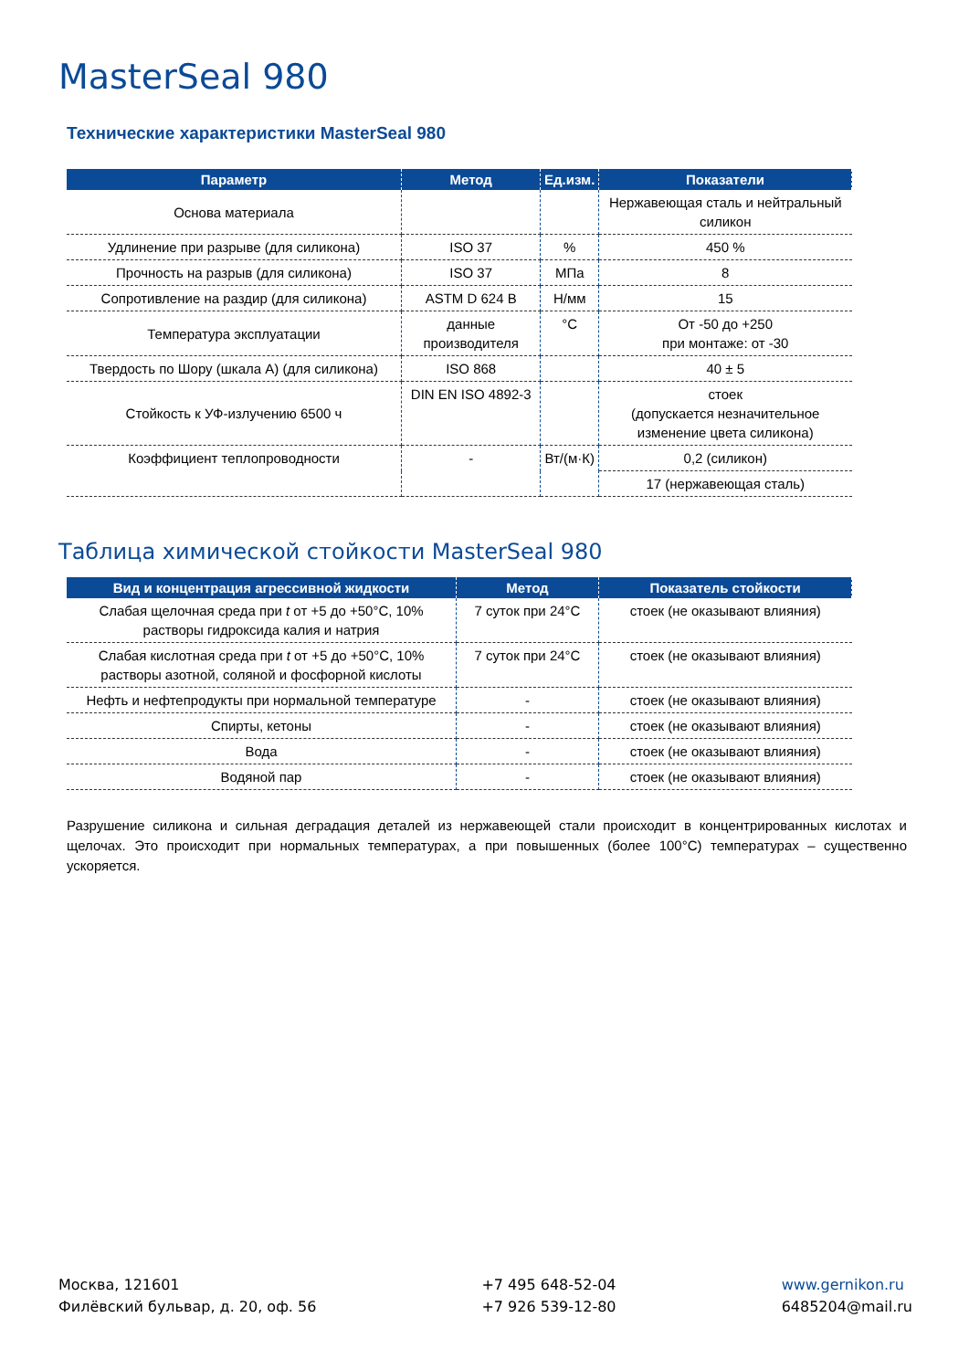MasterSeal 980
Технические характеристики MasterSeal 980
| Параметр | Метод | Ед.изм. | Показатели |
| --- | --- | --- | --- |
| Основа материала | | | Нержавеющая сталь и нейтральный силикон |
| Удлинение при разрыве (для силикона) | ISO 37 | % | 450 % |
| Прочность на разрыв (для силикона) | ISO 37 | МПа | 8 |
| Сопротивление на раздир (для силикона) | ASTM D 624 B | Н/мм | 15 |
| Температура эксплуатации | данные производителя | °C | От -50 до +250 при монтаже: от -30 |
| Твердость по Шору (шкала А) (для силикона) | ISO 868 | | 40 ± 5 |
| Стойкость к УФ-излучению 6500 ч | DIN EN ISO 4892-3 | | стоек (допускается незначительное изменение цвета силикона) |
| Коэффициент теплопроводности | - | Вт/(м·К) | 0,2 (силикон) |
| | | | 17 (нержавеющая сталь) |
Таблица химической стойкости MasterSeal 980
| Вид и концентрация агрессивной жидкости | Метод | Показатель стойкости |
| --- | --- | --- |
| Слабая щелочная среда при t от +5 до +50°C, 10% растворы гидроксида калия и натрия | 7 суток при 24°C | стоек (не оказывают влияния) |
| Слабая кислотная среда при t от +5 до +50°C, 10% растворы азотной, соляной и фосфорной кислоты | 7 суток при 24°C | стоек (не оказывают влияния) |
| Нефть и нефтепродукты при нормальной температуре | - | стоек (не оказывают влияния) |
| Спирты, кетоны | - | стоек (не оказывают влияния) |
| Вода | - | стоек (не оказывают влияния) |
| Водяной пар | - | стоек (не оказывают влияния) |
Разрушение силикона и сильная деградация деталей из нержавеющей стали происходит в концентрированных кислотах и щелочах. Это происходит при нормальных температурах, а при повышенных (более 100°C) температурах – существенно ускоряется.
Москва, 121601
Филёвский бульвар, д. 20, оф. 56
+7 495 648-52-04
+7 926 539-12-80
www.gernikon.ru
6485204@mail.ru